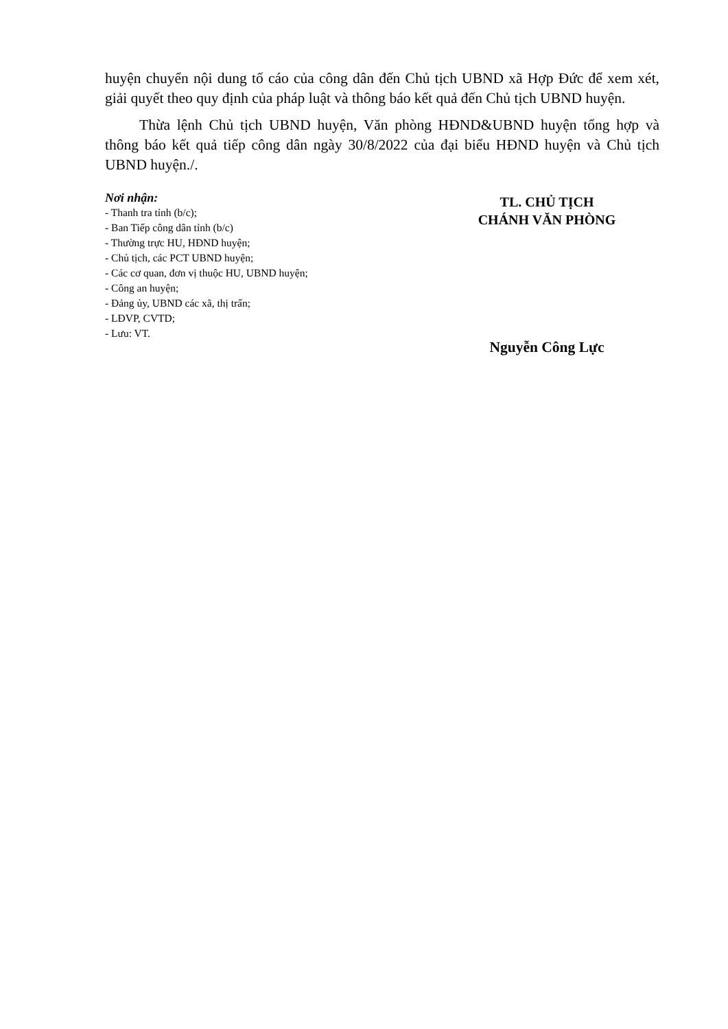huyện chuyển nội dung tố cáo của công dân đến Chủ tịch UBND xã Hợp Đức để xem xét, giải quyết theo quy định của pháp luật và thông báo kết quả đến Chủ tịch UBND huyện.
Thừa lệnh Chủ tịch UBND huyện, Văn phòng HĐND&UBND huyện tổng hợp và thông báo kết quả tiếp công dân ngày 30/8/2022 của đại biểu HĐND huyện và Chủ tịch UBND huyện./.
Nơi nhận:
- Thanh tra tỉnh (b/c);
- Ban Tiếp công dân tỉnh (b/c)
- Thường trực HU, HĐND huyện;
- Chủ tịch, các PCT UBND huyện;
- Các cơ quan, đơn vị thuộc HU, UBND huyện;
- Công an huyện;
- Đảng ủy, UBND các xã, thị trấn;
- LĐVP, CVTD;
- Lưu: VT.
TL. CHỦ TỊCH
CHÁNH VĂN PHÒNG
Nguyễn Công Lực